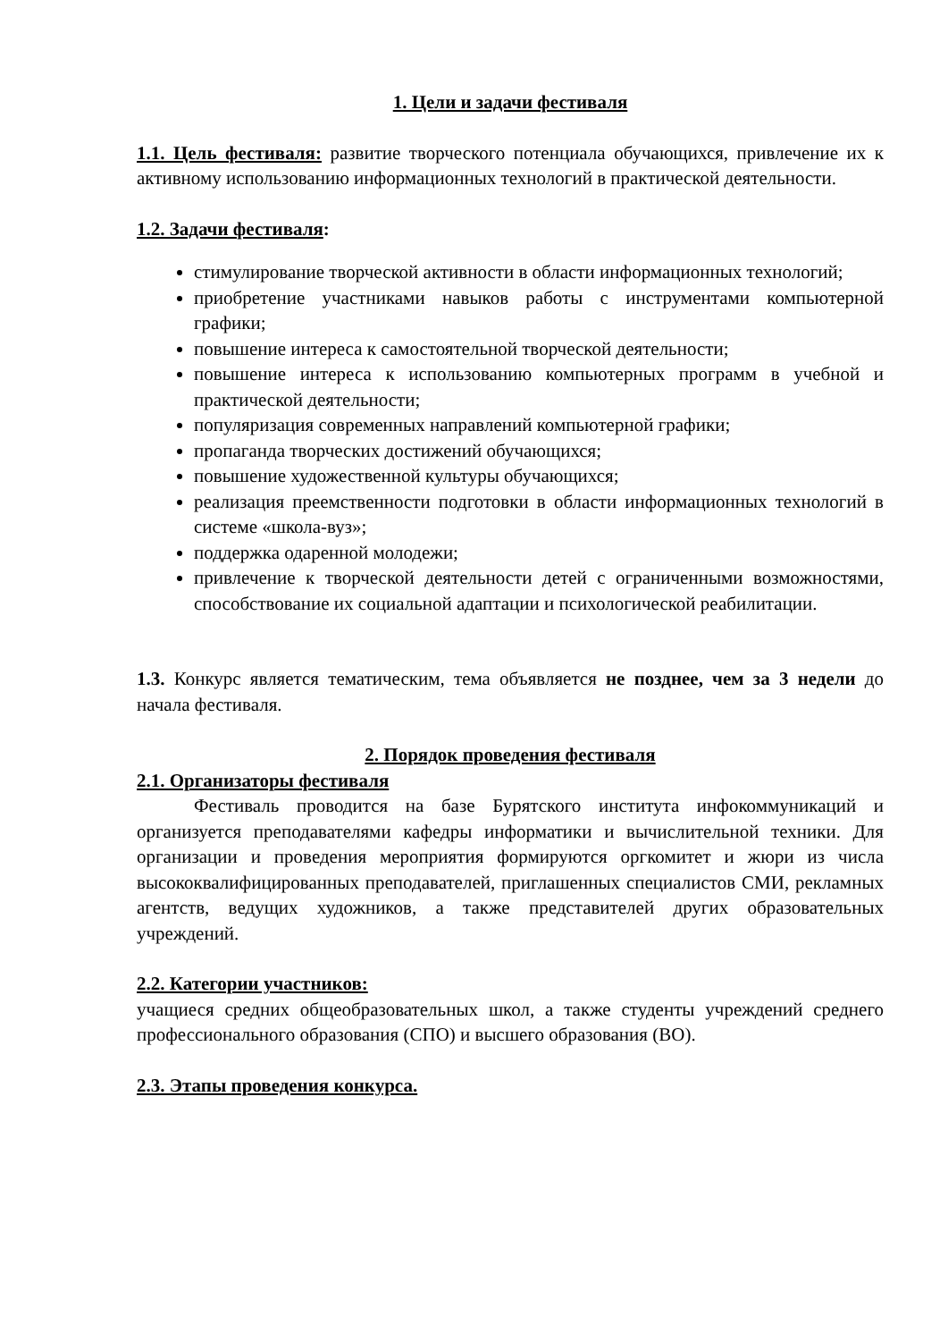1. Цели и задачи фестиваля
1.1. Цель фестиваля: развитие творческого потенциала обучающихся, привлечение их к активному использованию информационных технологий в практической деятельности.
1.2. Задачи фестиваля:
стимулирование творческой активности в области информационных технологий;
приобретение участниками навыков работы с инструментами компьютерной графики;
повышение интереса к самостоятельной творческой деятельности;
повышение интереса к использованию компьютерных программ в учебной и практической деятельности;
популяризация современных направлений компьютерной графики;
пропаганда творческих достижений обучающихся;
повышение художественной культуры обучающихся;
реализация преемственности подготовки в области информационных технологий в системе «школа-вуз»;
поддержка одаренной молодежи;
привлечение к творческой деятельности детей с ограниченными возможностями, способствование их социальной адаптации и психологической реабилитации.
1.3. Конкурс является тематическим, тема объявляется не позднее, чем за 3 недели до начала фестиваля.
2. Порядок проведения фестиваля
2.1. Организаторы фестиваля
Фестиваль проводится на базе Бурятского института инфокоммуникаций и организуется преподавателями кафедры информатики и вычислительной техники. Для организации и проведения мероприятия формируются оргкомитет и жюри из числа высококвалифицированных преподавателей, приглашенных специалистов СМИ, рекламных агентств, ведущих художников, а также представителей других образовательных учреждений.
2.2. Категории участников:
учащиеся средних общеобразовательных школ, а также студенты учреждений среднего профессионального образования (СПО) и высшего образования (ВО).
2.3. Этапы проведения конкурса.